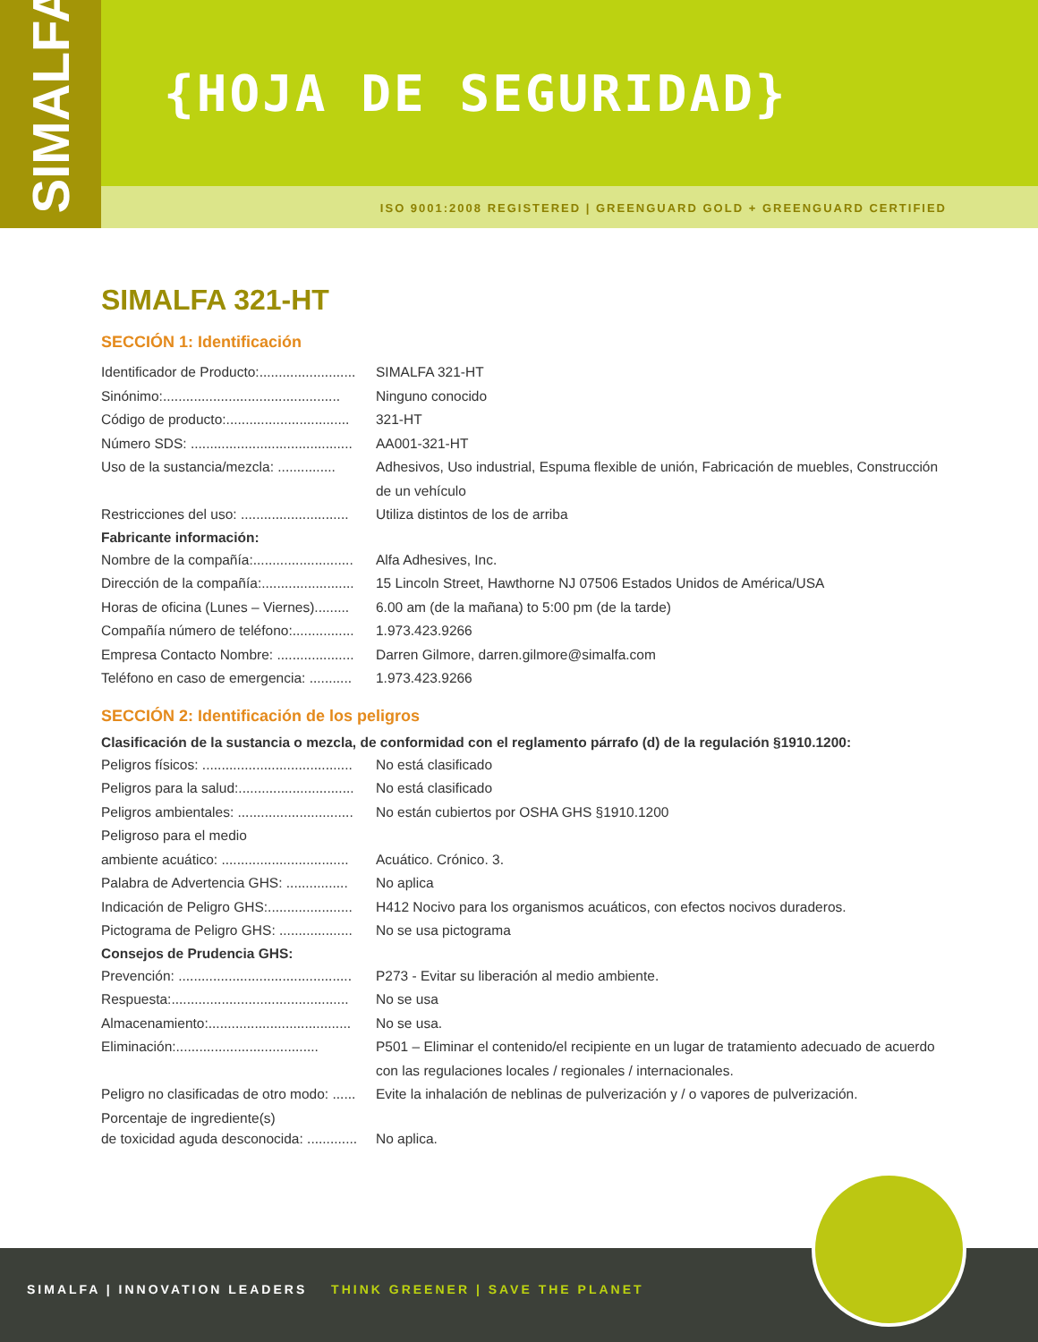SIMALFA
{HOJA DE SEGURIDAD}
ISO 9001:2008 REGISTERED | GREENGUARD GOLD + GREENGUARD CERTIFIED
SIMALFA 321-HT
SECCIÓN 1: Identificación
Identificador de Producto:......................... SIMALFA 321-HT
Sinónimo:.............................................. Ninguno conocido
Código de producto:................................ 321-HT
Número SDS: .......................................... AA001-321-HT
Uso de la sustancia/mezcla: ............... Adhesivos, Uso industrial, Espuma flexible de unión, Fabricación de muebles, Construcción de un vehículo
Restricciones del uso: ............................ Utiliza distintos de los de arriba
Fabricante información:
Nombre de la compañía:.......................... Alfa Adhesives, Inc.
Dirección de la compañía:........................ 15 Lincoln Street, Hawthorne NJ 07506 Estados Unidos de América/USA
Horas de oficina (Lunes – Viernes)......... 6.00 am (de la mañana) to 5:00 pm (de la tarde)
Compañía número de teléfono:................ 1.973.423.9266
Empresa Contacto Nombre: .................... Darren Gilmore, darren.gilmore@simalfa.com
Teléfono en caso de emergencia: ........... 1.973.423.9266
SECCIÓN 2: Identificación de los peligros
Clasificación de la sustancia o mezcla, de conformidad con el reglamento párrafo (d) de la regulación §1910.1200:
Peligros físicos: ....................................... No está clasificado
Peligros para la salud:.............................. No está clasificado
Peligros ambientales: .............................. No están cubiertos por OSHA GHS §1910.1200
Peligroso para el medio
ambiente acuático: ................................. Acuático. Crónico. 3.
Palabra de Advertencia GHS: ................ No aplica
Indicación de Peligro GHS:...................... H412 Nocivo para los organismos acuáticos, con efectos nocivos duraderos.
Pictograma de Peligro GHS: ................... No se usa pictograma
Consejos de Prudencia GHS:
Prevención: ............................................. P273 - Evitar su liberación al medio ambiente.
Respuesta:.............................................. No se usa
Almacenamiento:..................................... No se usa.
Eliminación:..................................... P501 – Eliminar el contenido/el recipiente en un lugar de tratamiento adecuado de acuerdo con las regulaciones locales / regionales / internacionales.
Peligro no clasificadas de otro modo: ...... Evite la inhalación de neblinas de pulverización y / o vapores de pulverización.
Porcentaje de ingrediente(s)
de toxicidad aguda desconocida: ............. No aplica.
SIMALFA | INNOVATION LEADERS THINK GREENER | SAVE THE PLANET